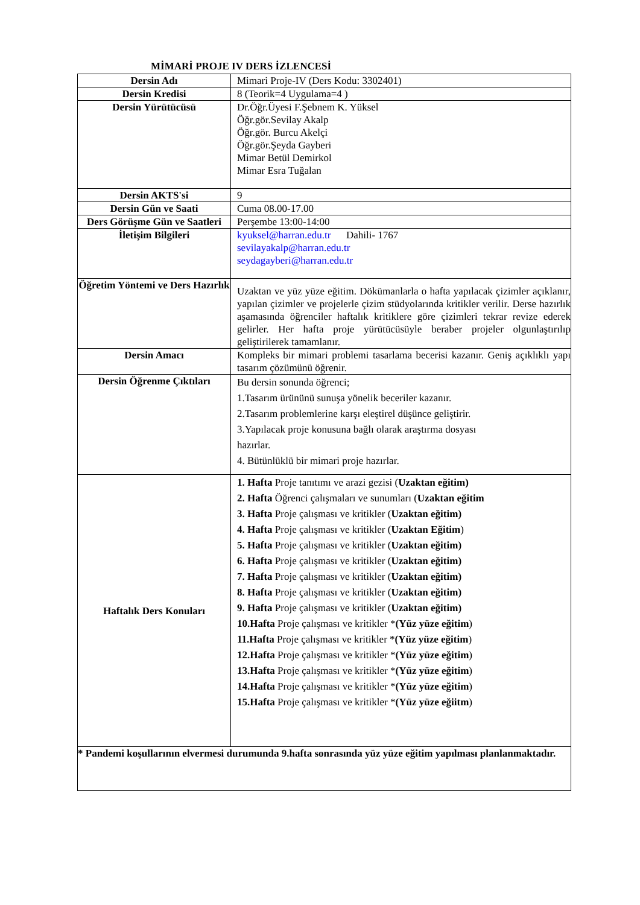MİMARİ PROJE IV DERS İZLENCESİ
| Dersin Adı | Mimari Proje-IV (Ders Kodu: 3302401) |
| Dersin Kredisi | 8 (Teorik=4 Uygulama=4 ) |
| Dersin Yürütücüsü | Dr.Öğr.Üyesi F.Şebnem K. Yüksel Öğr.gör.Sevilay Akalp Öğr.gör. Burcu Akelçi Öğr.gör.Şeyda Gayberi Mimar Betül Demirkol Mimar Esra Tuğalan |
| Dersin AKTS'si | 9 |
| Dersin Gün ve Saati | Cuma 08.00-17.00 |
| Ders Görüşme Gün ve Saatleri | Perşembe 13:00-14:00 |
| İletişim Bilgileri | kyuksel@harran.edu.tr Dahili- 1767 sevilayakalp@harran.edu.tr seydagayberi@harran.edu.tr |
| Öğretim Yöntemi ve Ders Hazırlık | Uzaktan ve yüz yüze eğitim. Dökümanlarla o hafta yapılacak çizimler açıklanır, yapılan çizimler ve projelerle çizim stüdyolarında kritikler verilir. Derse hazırlık aşamasında öğrenciler haftalık kritiklere göre çizimleri tekrar revize ederek gelirler. Her hafta proje yürütücüsüyle beraber projeler olgunlaştırılıp geliştirilerek tamamlanır. |
| Dersin Amacı | Kompleks bir mimari problemi tasarlama becerisi kazanır. Geniş açıklıklı yapı tasarım çözümünü öğrenir. |
| Dersin Öğrenme Çıktıları | Bu dersin sonunda öğrenci; 1.Tasarım ürününü sunuşa yönelik beceriler kazanır. 2.Tasarım problemlerine karşı eleştirel düşünce geliştirir. 3.Yapılacak proje konusuna bağlı olarak araştırma dosyası hazırlar. 4. Bütünlüklü bir mimari proje hazırlar. |
| Haftalık Ders Konuları | 1. Hafta Proje tanıtımı ve arazi gezisi ( Uzaktan eğitim) 2. Hafta Öğrenci çalışmaları ve sunumları ( Uzaktan eğitim 3. Hafta Proje çalışması ve kritikler ( Uzaktan eğitim) 4. Hafta Proje çalışması ve kritikler ( Uzaktan Eğitim ) 5. Hafta Proje çalışması ve kritikler ( Uzaktan eğitim) 6. Hafta Proje çalışması ve kritikler ( Uzaktan eğitim) 7. Hafta Proje çalışması ve kritikler ( Uzaktan eğitim) 8. Hafta Proje çalışması ve kritikler ( Uzaktan eğitim) 9. Hafta Proje çalışması ve kritikler ( Uzaktan eğitim) 10.Hafta Proje çalışması ve kritikler * (Yüz yüze eğitim ) 11.Hafta Proje çalışması ve kritikler * (Yüz yüze eğitim ) 12.Hafta Proje çalışması ve kritikler * (Yüz yüze eğitim ) 13.Hafta Proje çalışması ve kritikler * (Yüz yüze eğitim ) 14.Hafta Proje çalışması ve kritikler * (Yüz yüze eğitim ) 15.Hafta Proje çalışması ve kritikler * (Yüz yüze eğiitm ) |
| * Pandemi koşullarının elvermesi durumunda 9.hafta sonrasında yüz yüze eğitim yapılması planlanmaktadır. | |